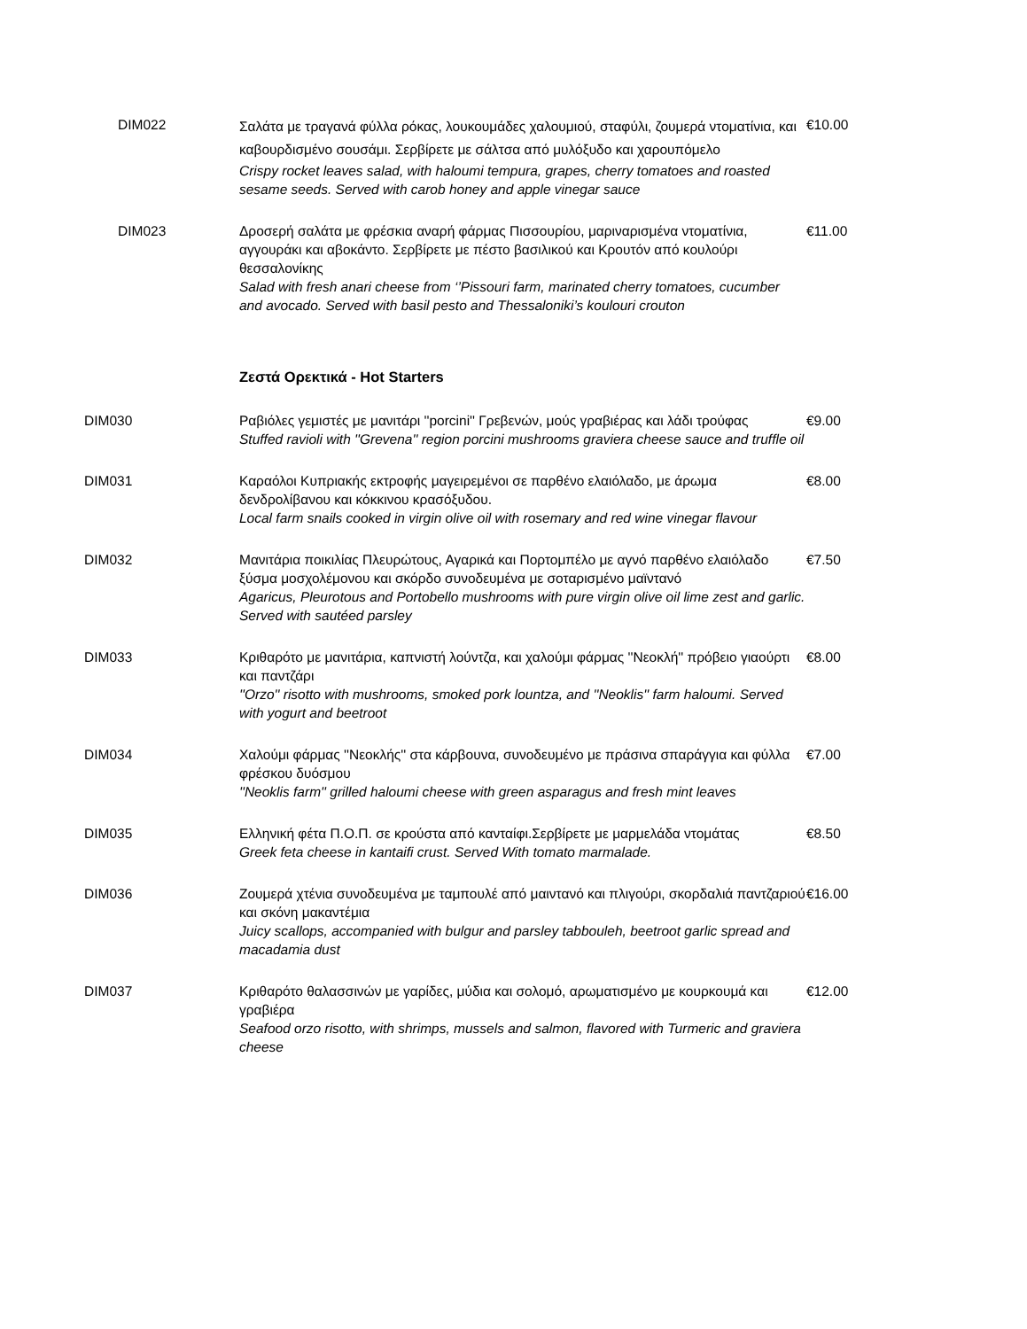DIM022
Σαλάτα με τραγανά φύλλα ρόκας, λουκουμάδες χαλουμιού, σταφύλι, ζουμερά ντοματίνια, και καβουρδισμένο σουσάμι. Σερβίρετε με σάλτσα από μυλόξυδο και χαρουπόμελο
Crispy rocket leaves salad, with haloumi tempura, grapes, cherry tomatoes and roasted sesame seeds. Served with carob honey and apple vinegar sauce
€10.00
DIM023 Δροσερή σαλάτα με φρέσκια αναρή φάρμας Πισσουρίου, μαριναρισμένα ντοματίνια, αγγουράκι και αβοκάντο. Σερβίρετε με πέστο βασιλικού και Κρουτόν από κουλούρι θεσσαλονίκης
Salad with fresh anari cheese from ‘’Pissouri farm, marinated cherry tomatoes, cucumber and avocado. Served with basil pesto and Thessaloniki’s koulouri crouton
€11.00
Ζεστά Ορεκτικά - Hot Starters
DIM030 Ραβιόλες γεμιστές με μανιτάρι ''porcini'' Γρεβενών, μούς γραβιέρας και λάδι τρούφας
Stuffed ravioli with ''Grevena'' region porcini mushrooms graviera cheese sauce and truffle oil
€9.00
DIM031 Καραόλοι Κυπριακής εκτροφής μαγειρεμένοι σε παρθένο ελαιόλαδο, με άρωμα δενδρολίβανου και κόκκινου κρασόξυδου.
Local farm snails cooked in virgin olive oil with rosemary and red wine vinegar flavour
€8.00
DIM032 Μανιτάρια ποικιλίας Πλευρώτους, Αγαρικά και Πορτομπέλο με αγνό παρθένο ελαιόλαδο ξύσμα μοσχολέμονου και σκόρδο συνοδευμένα με σοταρισμένο μαϊντανό
Agaricus, Pleurotous and Portobello mushrooms with pure virgin olive oil lime zest and garlic. Served with sautéed parsley
€7.50
DIM033 Κριθαρότο με μανιτάρια, καπνιστή λούντζα, και χαλούμι φάρμας ''Νεοκλή'' πρόβειο γιαούρτι και παντζάρι
''Orzo'' risotto with mushrooms, smoked pork lountza, and ''Neoklis'' farm haloumi. Served with yogurt and beetroot
€8.00
DIM034 Χαλούμι φάρμας ''Νεοκλής'' στα κάρβουνα, συνοδευμένο με πράσινα σπαράγγια και φύλλα φρέσκου δυόσμου
''Neoklis farm'' grilled haloumi cheese with green asparagus and fresh mint leaves
€7.00
DIM035 Ελληνική φέτα Π.Ο.Π. σε κρούστα από κανταίφι.Σερβίρετε με μαρμελάδα ντομάτας
Greek feta cheese in kantaifi crust. Served With tomato marmalade.
€8.50
DIM036 Ζουμερά χτένια συνοδευμένα με ταμπουλέ από μαιντανό και πλιγούρι, σκορδαλιά παντζαριού και σκόνη μακαντέμια
Juicy scallops, accompanied with bulgur and parsley tabbouleh, beetroot garlic spread and macadamia dust
€16.00
DIM037 Κριθαρότο θαλασσινών με γαρίδες, μύδια και σολομό, αρωματισμένο με κουρκουμά και γραβιέρα
Seafood orzo risotto, with shrimps, mussels and salmon, flavored with Turmeric and graviera cheese
€12.00